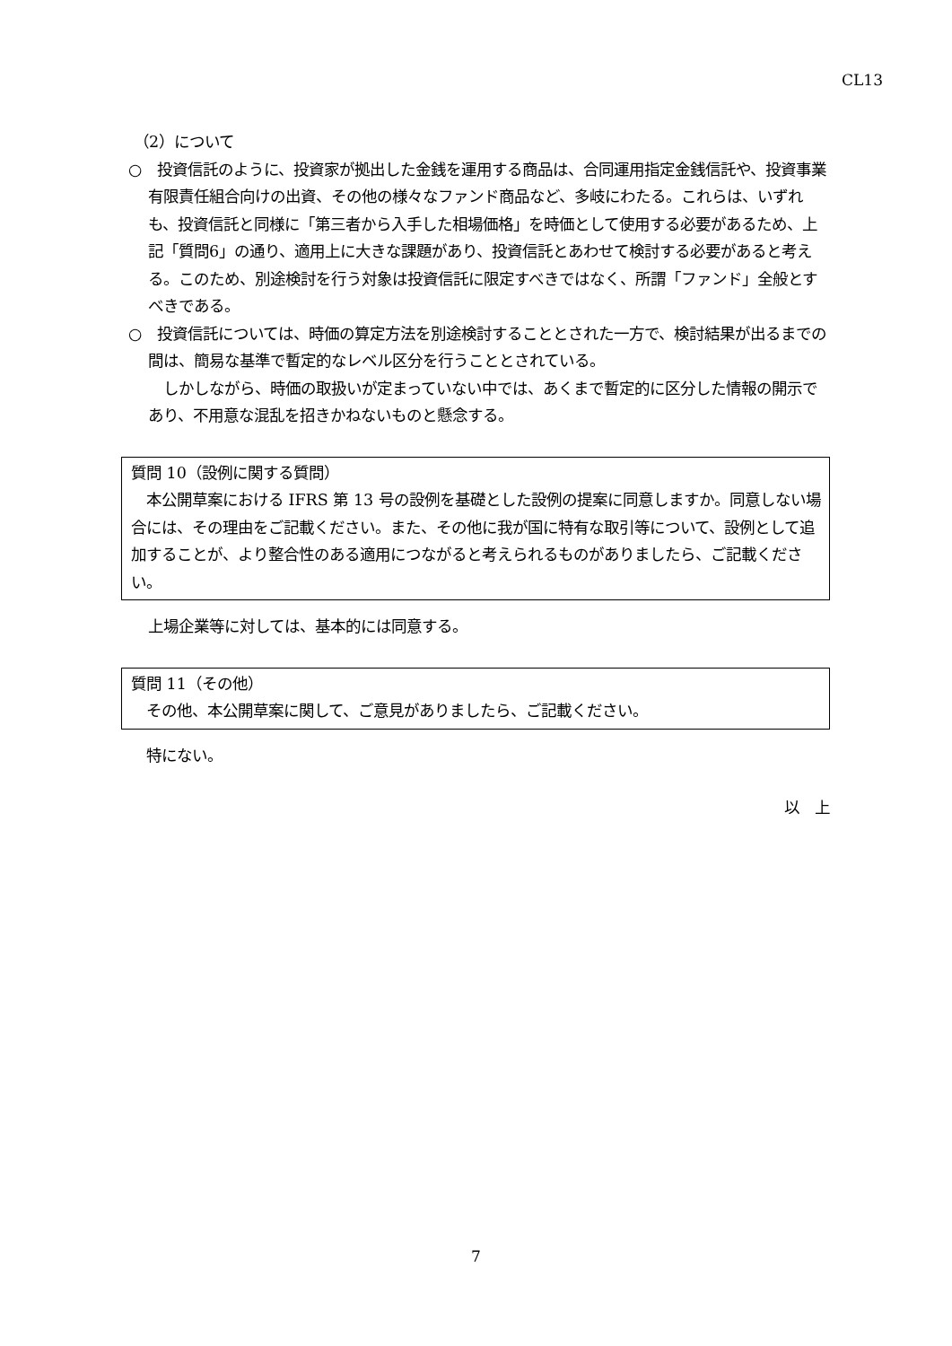CL13
（2）について
○　投資信託のように、投資家が拠出した金銭を運用する商品は、合同運用指定金銭信託や、投資事業有限責任組合向けの出資、その他の様々なファンド商品など、多岐にわたる。これらは、いずれも、投資信託と同様に「第三者から入手した相場価格」を時価として使用する必要があるため、上記「質問6」の通り、適用上に大きな課題があり、投資信託とあわせて検討する必要があると考える。このため、別途検討を行う対象は投資信託に限定すべきではなく、所謂「ファンド」全般とすべきである。
○　投資信託については、時価の算定方法を別途検討することとされた一方で、検討結果が出るまでの間は、簡易な基準で暫定的なレベル区分を行うこととされている。
　しかしながら、時価の取扱いが定まっていない中では、あくまで暫定的に区分した情報の開示であり、不用意な混乱を招きかねないものと懸念する。
質問 10（設例に関する質問）
　本公開草案における IFRS 第 13 号の設例を基礎とした設例の提案に同意しますか。同意しない場合には、その理由をご記載ください。また、その他に我が国に特有な取引等について、設例として追加することが、より整合性のある適用につながると考えられるものがありましたら、ご記載ください。
上場企業等に対しては、基本的には同意する。
質問 11（その他）
　その他、本公開草案に関して、ご意見がありましたら、ご記載ください。
特にない。
以　上
7